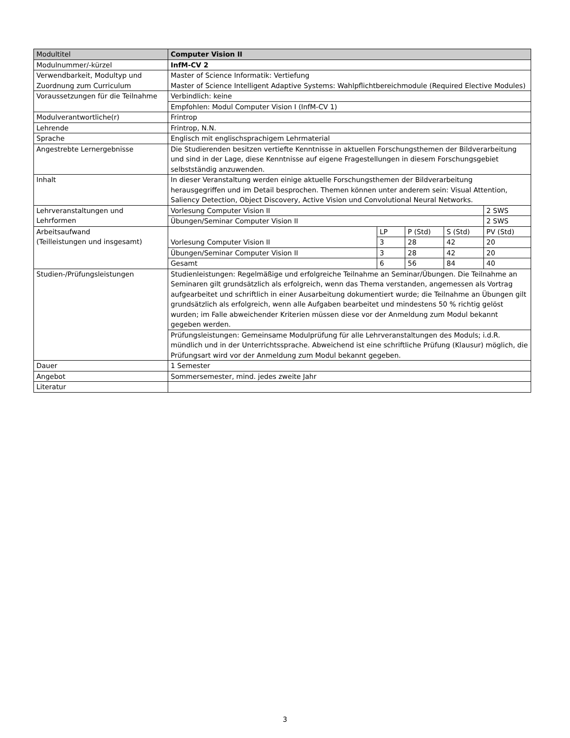| Modultitel | Computer Vision II | | | | |
| Modulnummer/-kürzel | InfM-CV 2 | | | | |
| Verwendbarkeit, Modultyp und Zuordnung zum Curriculum | Master of Science Informatik: Vertiefung Master of Science Intelligent Adaptive Systems: Wahlpflichtbereichmodule (Required Elective Modules) | | | | |
| Voraussetzungen für die Teilnahme | Verbindlich: keine | | | | |
| | Empfohlen: Modul Computer Vision I (InfM-CV 1) | | | | |
| Modulverantwortliche(r) | Frintrop | | | | |
| Lehrende | Frintrop, N.N. | | | | |
| Sprache | Englisch mit englischsprachigem Lehrmaterial | | | | |
| Angestrebte Lernergebnisse | Die Studierenden besitzen vertiefte Kenntnisse in aktuellen Forschungsthemen der Bildverarbeitung und sind in der Lage, diese Kenntnisse auf eigene Fragestellungen in diesem Forschungsgebiet selbstständig anzuwenden. | | | | |
| Inhalt | In dieser Veranstaltung werden einige aktuelle Forschungsthemen der Bildverarbeitung herausgegriffen und im Detail besprochen. Themen können unter anderem sein: Visual Attention, Saliency Detection, Object Discovery, Active Vision und Convolutional Neural Networks. | | | | |
| Lehrveranstaltungen und Lehrformen | Vorlesung Computer Vision II | | | | 2 SWS |
| | Übungen/Seminar Computer Vision II | | | | 2 SWS |
| Arbeitsaufwand (Teilleistungen und insgesamt) | | LP | P (Std) | S (Std) | PV (Std) |
| | Vorlesung Computer Vision II | 3 | 28 | 42 | 20 |
| | Übungen/Seminar Computer Vision II | 3 | 28 | 42 | 20 |
| | Gesamt | 6 | 56 | 84 | 40 |
| Studien-/Prüfungsleistungen | Studienleistungen: Regelmäßige und erfolgreiche Teilnahme an Seminar/Übungen. Die Teilnahme an Seminaren gilt grundsätzlich als erfolgreich, wenn das Thema verstanden, angemessen als Vortrag aufgearbeitet und schriftlich in einer Ausarbeitung dokumentiert wurde; die Teilnahme an Übungen gilt grundsätzlich als erfolgreich, wenn alle Aufgaben bearbeitet und mindestens 50 % richtig gelöst wurden; im Falle abweichender Kriterien müssen diese vor der Anmeldung zum Modul bekannt gegeben werden. | | | | |
| | Prüfungsleistungen: Gemeinsame Modulprüfung für alle Lehrveranstaltungen des Moduls; i.d.R. mündlich und in der Unterrichtssprache. Abweichend ist eine schriftliche Prüfung (Klausur) möglich, die Prüfungsart wird vor der Anmeldung zum Modul bekannt gegeben. | | | | |
| Dauer | 1 Semester | | | | |
| Angebot | Sommersemester, mind. jedes zweite Jahr | | | | |
| Literatur | | | | | |
3